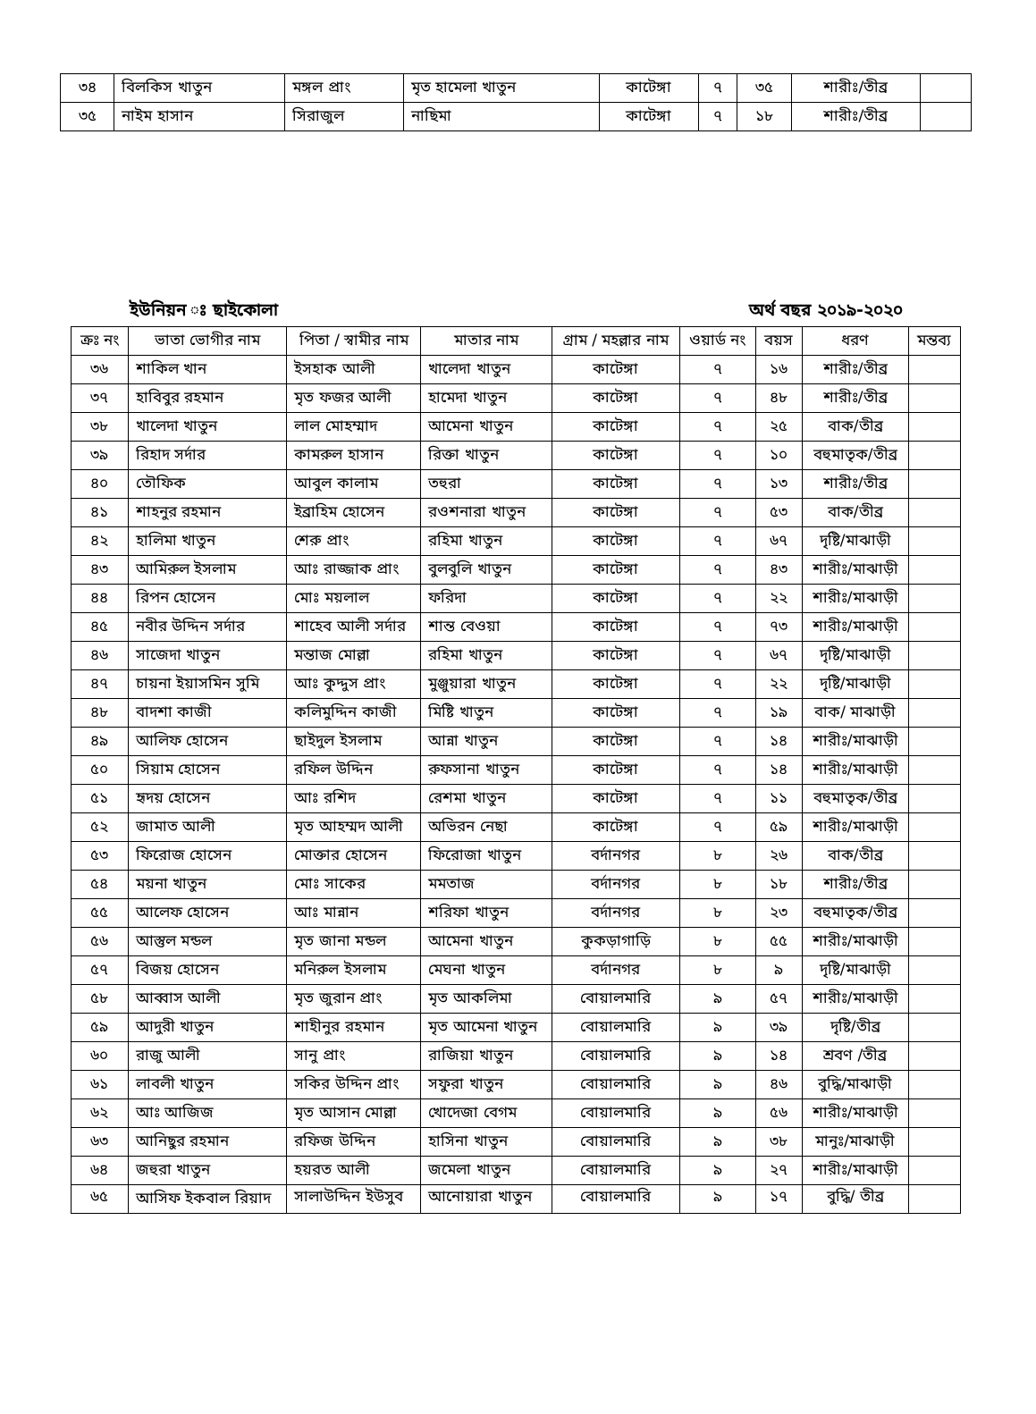| ৩৪ | বিলকিস খাতুন | মঙ্গল প্রাং | মৃত হামেলা খাতুন | কাটেঙ্গা | ৭ | ৩৫ | শারীঃ/তীব্র | |
| ৩৫ | নাইম হাসান | সিরাজুল | নাছিমা | কাটেঙ্গা | ৭ | ১৮ | শারীঃ/তীব্র | |
ইউনিয়ন ঃ ছাইকোলা অর্থ বছর ২০১৯-২০২০
| ক্রঃ নং | ভাতা ভোগীর নাম | পিতা / স্বামীর নাম | মাতার নাম | গ্রাম / মহল্লার নাম | ওয়ার্ড নং | বয়স | ধরণ | মন্তব্য |
| --- | --- | --- | --- | --- | --- | --- | --- | --- |
| ৩৬ | শাকিল খান | ইসহাক আলী | খালেদা খাতুন | কাটেঙ্গা | ৭ | ১৬ | শারীঃ/তীব্র | |
| ৩৭ | হাবিবুর রহমান | মৃত ফজর আলী | হামেদা খাতুন | কাটেঙ্গা | ৭ | ৪৮ | শারীঃ/তীব্র | |
| ৩৮ | খালেদা খাতুন | লাল মোহম্মাদ | আমেনা খাতুন | কাটেঙ্গা | ৭ | ২৫ | বাক/তীব্র | |
| ৩৯ | রিহাদ সর্দার | কামরুল হাসান | রিক্তা খাতুন | কাটেঙ্গা | ৭ | ১০ | বহুমাতৃক/তীব্র | |
| ৪০ | তৌফিক | আবুল কালাম | তহুরা | কাটেঙ্গা | ৭ | ১৩ | শারীঃ/তীব্র | |
| ৪১ | শাহনুর রহমান | ইব্রাহিম হোসেন | রওশনারা খাতুন | কাটেঙ্গা | ৭ | ৫৩ | বাক/তীব্র | |
| ৪২ | হালিমা খাতুন | শেরু প্রাং | রহিমা খাতুন | কাটেঙ্গা | ৭ | ৬৭ | দৃষ্টি/মাঝাড়ী | |
| ৪৩ | আমিরুল ইসলাম | আঃ রাজ্জাক প্রাং | বুলবুলি খাতুন | কাটেঙ্গা | ৭ | ৪৩ | শারীঃ/মাঝাড়ী | |
| ৪৪ | রিপন হোসেন | মোঃ ময়লাল | ফরিদা | কাটেঙ্গা | ৭ | ২২ | শারীঃ/মাঝাড়ী | |
| ৪৫ | নবীর উদ্দিন সর্দার | শাহেব আলী সর্দার | শান্ত বেওয়া | কাটেঙ্গা | ৭ | ৭৩ | শারীঃ/মাঝাড়ী | |
| ৪৬ | সাজেদা খাতুন | মন্তাজ মোল্লা | রহিমা খাতুন | কাটেঙ্গা | ৭ | ৬৭ | দৃষ্টি/মাঝাড়ী | |
| ৪৭ | চায়না ইয়াসমিন সুমি | আঃ কুদ্দুস প্রাং | মুঞ্জুয়ারা খাতুন | কাটেঙ্গা | ৭ | ২২ | দৃষ্টি/মাঝাড়ী | |
| ৪৮ | বাদশা কাজী | কলিমুদ্দিন কাজী | মিষ্টি খাতুন | কাটেঙ্গা | ৭ | ১৯ | বাক/ মাঝাড়ী | |
| ৪৯ | আলিফ হোসেন | ছাইদুল ইসলাম | আন্না খাতুন | কাটেঙ্গা | ৭ | ১৪ | শারীঃ/মাঝাড়ী | |
| ৫০ | সিয়াম হোসেন | রফিল উদ্দিন | রুফসানা খাতুন | কাটেঙ্গা | ৭ | ১৪ | শারীঃ/মাঝাড়ী | |
| ৫১ | হৃদয় হোসেন | আঃ রশিদ | রেশমা খাতুন | কাটেঙ্গা | ৭ | ১১ | বহুমাতৃক/তীব্র | |
| ৫২ | জামাত আলী | মৃত আহম্মদ আলী | অভিরন নেছা | কাটেঙ্গা | ৭ | ৫৯ | শারীঃ/মাঝাড়ী | |
| ৫৩ | ফিরোজ হোসেন | মোক্তার হোসেন | ফিরোজা খাতুন | বর্দানগর | ৮ | ২৬ | বাক/তীব্র | |
| ৫৪ | ময়না খাতুন | মোঃ সাকের | মমতাজ | বর্দানগর | ৮ | ১৮ | শারীঃ/তীব্র | |
| ৫৫ | আলেফ হোসেন | আঃ মান্নান | শরিফা খাতুন | বর্দানগর | ৮ | ২৩ | বহুমাতৃক/তীব্র | |
| ৫৬ | আস্তুল মন্ডল | মৃত জানা মন্ডল | আমেনা খাতুন | কুকড়াগাড়ি | ৮ | ৫৫ | শারীঃ/মাঝাড়ী | |
| ৫৭ | বিজয় হোসেন | মনিরুল ইসলাম | মেঘনা খাতুন | বর্দানগর | ৮ | ৯ | দৃষ্টি/মাঝাড়ী | |
| ৫৮ | আব্বাস আলী | মৃত জুরান প্রাং | মৃত আকলিমা | বোয়ালমারি | ৯ | ৫৭ | শারীঃ/মাঝাড়ী | |
| ৫৯ | আদুরী খাতুন | শাহীনুর রহমান | মৃত আমেনা খাতুন | বোয়ালমারি | ৯ | ৩৯ | দৃষ্টি/তীব্র | |
| ৬০ | রাজু আলী | সানু প্রাং | রাজিয়া খাতুন | বোয়ালমারি | ৯ | ১৪ | শ্রবণ /তীব্র | |
| ৬১ | লাবলী খাতুন | সকির উদ্দিন প্রাং | সফুরা খাতুন | বোয়ালমারি | ৯ | ৪৬ | বুদ্ধি/মাঝাড়ী | |
| ৬২ | আঃ আজিজ | মৃত আসান মোল্লা | খোদেজা বেগম | বোয়ালমারি | ৯ | ৫৬ | শারীঃ/মাঝাড়ী | |
| ৬৩ | আনিছুর রহমান | রফিজ উদ্দিন | হাসিনা খাতুন | বোয়ালমারি | ৯ | ৩৮ | মানুঃ/মাঝাড়ী | |
| ৬৪ | জহুরা খাতুন | হয়রত আলী | জমেলা খাতুন | বোয়ালমারি | ৯ | ২৭ | শারীঃ/মাঝাড়ী | |
| ৬৫ | আসিফ ইকবাল রিয়াদ | সালাউদ্দিন ইউসুব | আনোয়ারা খাতুন | বোয়ালমারি | ৯ | ১৭ | বুদ্ধি/ তীব্র | |